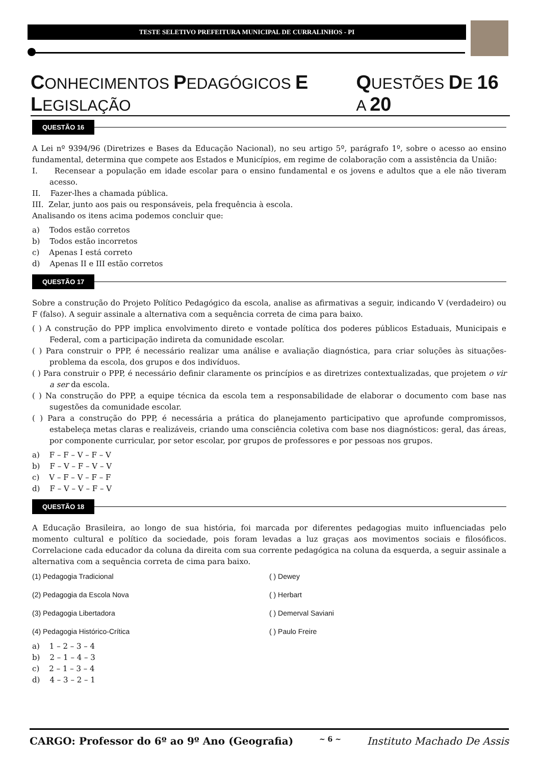TESTE SELETIVO PREFEITURA MUNICIPAL DE CURRALINHOS - PI
CONHECIMENTOS PEDAGÓGICOS E LEGISLAÇÃO QUESTÕES DE 16 A 20
QUESTÃO 16
A Lei nº 9394/96 (Diretrizes e Bases da Educação Nacional), no seu artigo 5º, parágrafo 1º, sobre o acesso ao ensino fundamental, determina que compete aos Estados e Municípios, em regime de colaboração com a assistência da União:
I. Recensear a população em idade escolar para o ensino fundamental e os jovens e adultos que a ele não tiveram acesso.
II. Fazer-lhes a chamada pública.
III. Zelar, junto aos pais ou responsáveis, pela frequência à escola.
Analisando os itens acima podemos concluir que:
a) Todos estão corretos
b) Todos estão incorretos
c) Apenas I está correto
d) Apenas II e III estão corretos
QUESTÃO 17
Sobre a construção do Projeto Político Pedagógico da escola, analise as afirmativas a seguir, indicando V (verdadeiro) ou F (falso). A seguir assinale a alternativa com a sequência correta de cima para baixo.
( ) A construção do PPP implica envolvimento direto e vontade política dos poderes públicos Estaduais, Municipais e Federal, com a participação indireta da comunidade escolar.
( ) Para construir o PPP, é necessário realizar uma análise e avaliação diagnóstica, para criar soluções às situações-problema da escola, dos grupos e dos indivíduos.
( ) Para construir o PPP, é necessário definir claramente os princípios e as diretrizes contextualizadas, que projetem o vir a ser da escola.
( ) Na construção do PPP, a equipe técnica da escola tem a responsabilidade de elaborar o documento com base nas sugestões da comunidade escolar.
( ) Para a construção do PPP, é necessária a prática do planejamento participativo que aprofunde compromissos, estabeleça metas claras e realizáveis, criando uma consciência coletiva com base nos diagnósticos: geral, das áreas, por componente curricular, por setor escolar, por grupos de professores e por pessoas nos grupos.
a) F – F – V – F – V
b) F – V – F – V – V
c) V – F – V – F – F
d) F – V – V – F – V
QUESTÃO 18
A Educação Brasileira, ao longo de sua história, foi marcada por diferentes pedagogias muito influenciadas pelo momento cultural e político da sociedade, pois foram levadas a luz graças aos movimentos sociais e filosóficos. Correlacione cada educador da coluna da direita com sua corrente pedagógica na coluna da esquerda, a seguir assinale a alternativa com a sequência correta de cima para baixo.
(1) Pedagogia Tradicional
(2) Pedagogia da Escola Nova
(3) Pedagogia Libertadora
(4) Pedagogia Histórico-Crítica
( ) Dewey
( ) Herbart
( ) Demerval Saviani
( ) Paulo Freire
a) 1 – 2 – 3 – 4
b) 2 – 1 – 4 – 3
c) 2 – 1 – 3 – 4
d) 4 – 3 – 2 – 1
CARGO: Professor do 6º ao 9º Ano (Geografia) ~ 6 ~ Instituto Machado De Assis